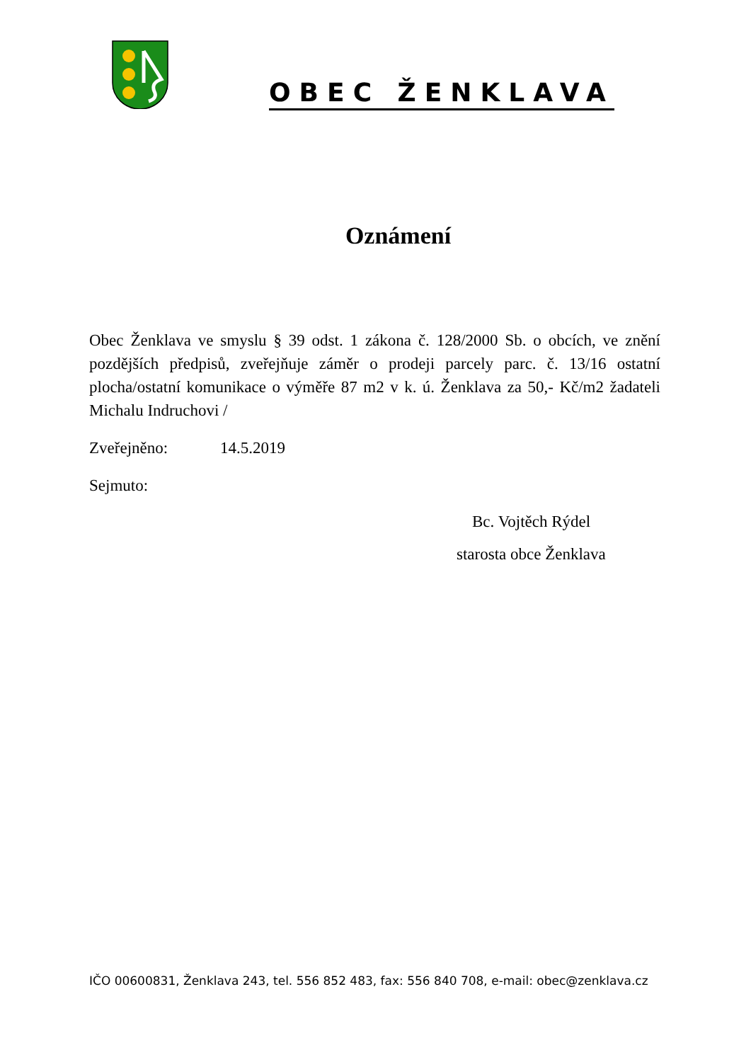OBEC ŽENKLAVA
Oznámení
Obec Ženklava ve smyslu § 39 odst. 1 zákona č. 128/2000 Sb. o obcích, ve znění pozdějších předpisů, zveřejňuje záměr o prodeji parcely parc. č. 13/16 ostatní plocha/ostatní komunikace o výměře 87 m2 v k. ú. Ženklava za 50,- Kč/m2 žadateli Michalu Indruchovi /
Zveřejněno: 14.5.2019
Sejmuto:
Bc. Vojtěch Rýdel
starosta obce Ženklava
IČO 00600831, Ženklava 243, tel. 556 852 483, fax: 556 840 708, e-mail: obec@zenklava.cz